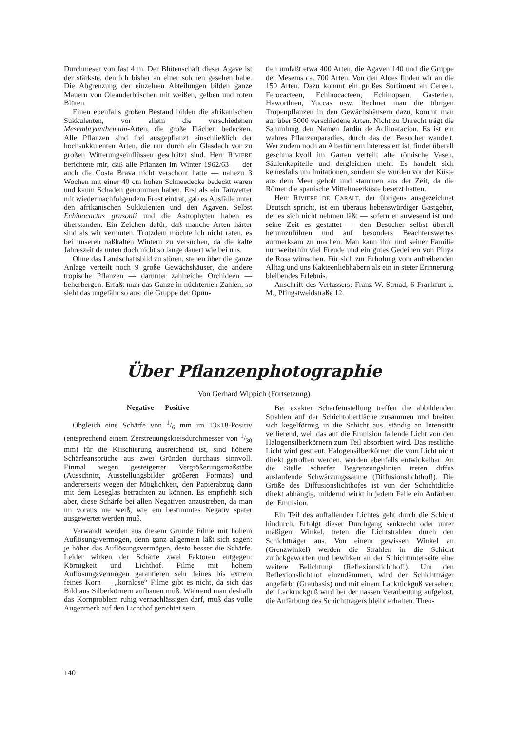Durchmeser von fast 4 m. Der Blütenschaft dieser Agave ist der stärkste, den ich bisher an einer solchen gesehen habe. Die Abgrenzung der einzelnen Abteilungen bilden ganze Mauern von Oleanderbüschen mit weißen, gelben und roten Blüten.
Einen ebenfalls großen Bestand bilden die afrikanischen Sukkulenten, vor allem die verschiedenen Mesembryanthemum-Arten, die große Flächen bedecken. Alle Pflanzen sind frei ausgepflanzt einschließlich der hochsukkulenten Arten, die nur durch ein Glasdach vor zu großen Witterungseinflüssen geschützt sind. Herr RIVIERE berichtete mir, daß alle Pflanzen im Winter 1962/63 — der auch die Costa Brava nicht verschont hatte — nahezu 3 Wochen mit einer 40 cm hohen Schneedecke bedeckt waren und kaum Schaden genommen haben. Erst als ein Tauwetter mit wieder nachfolgendem Frost eintrat, gab es Ausfälle unter den afrikanischen Sukkulenten und den Agaven. Selbst Echinocactus grusonii und die Astrophyten haben es überstanden. Ein Zeichen dafür, daß manche Arten härter sind als wir vermuten. Trotzdem möchte ich nicht raten, es bei unseren naßkalten Wintern zu versuchen, da die kalte Jahreszeit da unten doch nicht so lange dauert wie bei uns.
Ohne das Landschaftsbild zu stören, stehen über die ganze Anlage verteilt noch 9 große Gewächshäuser, die andere tropische Pflanzen — darunter zahlreiche Orchideen — beherbergen. Erfaßt man das Ganze in nüchternen Zahlen, so sieht das ungefähr so aus: die Gruppe der Opun-
tien umfaßt etwa 400 Arten, die Agaven 140 und die Gruppe der Mesems ca. 700 Arten. Von den Aloes finden wir an die 150 Arten. Dazu kommt ein großes Sortiment an Cereen, Ferocacteen, Echinocacteen, Echinopsen, Gasterien, Haworthien, Yuccas usw. Rechnet man die übrigen Tropenpflanzen in den Gewächshäusern dazu, kommt man auf über 5000 verschiedene Arten. Nicht zu Unrecht trägt die Sammlung den Namen Jardin de Aclimatacion. Es ist ein wahres Pflanzenparadies, durch das der Besucher wandelt. Wer zudem noch an Altertümern interessiert ist, findet überall geschmackvoll im Garten verteilt alte römische Vasen, Säulenkapitelle und dergleichen mehr. Es handelt sich keinesfalls um Imitationen, sondern sie wurden vor der Küste aus dem Meer geholt und stammen aus der Zeit, da die Römer die spanische Mittelmeerküste besetzt hatten.
Herr RIVIERE DE CARALT, der übrigens ausgezeichnet Deutsch spricht, ist ein überaus liebenswürdiger Gastgeber, der es sich nicht nehmen läßt — sofern er anwesend ist und seine Zeit es gestattet — den Besucher selbst überall herumzuführen und auf besonders Beachtenswertes aufmerksam zu machen. Man kann ihm und seiner Familie nur weiterhin viel Freude und ein gutes Gedeihen von Pinya de Rosa wünschen. Für sich zur Erholung vom aufreibenden Alltag und uns Kakteenliebhabern als ein in steter Erinnerung bleibendes Erlebnis.
Anschrift des Verfassers: Franz W. Strnad, 6 Frankfurt a. M., Pfingstweidstraße 12.
Über Pflanzenphotographie
Von Gerhard Wippich (Fortsetzung)
Negative — Positive
Obgleich eine Schärfe von 1/6 mm im 13×18-Positiv (entsprechend einem Zerstreuungskreisdurchmesser von 1/30 mm) für die Klischierung ausreichend ist, sind höhere Schärfeansprüche aus zwei Gründen durchaus sinnvoll. Einmal wegen gesteigerter Vergrößerungsmaßstäbe (Ausschnitt, Ausstellungsbilder größeren Formats) und andererseits wegen der Möglichkeit, den Papierabzug dann mit dem Leseglas betrachten zu können. Es empfiehlt sich aber, diese Schärfe bei allen Negativen anzustreben, da man im voraus nie weiß, wie ein bestimmtes Negativ später ausgewertet werden muß.
Verwandt werden aus diesem Grunde Filme mit hohem Auflösungsvermögen, denn ganz allgemein läßt sich sagen: je höher das Auflösungsvermögen, desto besser die Schärfe. Leider wirken der Schärfe zwei Faktoren entgegen: Körnigkeit und Lichthof. Filme mit hohem Auflösungsvermögen garantieren sehr feines bis extrem feines Korn — „kornlose“ Filme gibt es nicht, da sich das Bild aus Silberkörnern aufbauen muß. Während man deshalb das Kornproblem ruhig vernachlässigen darf, muß das volle Augenmerk auf den Lichthof gerichtet sein.
Bei exakter Scharfeinstellung treffen die abbildenden Strahlen auf der Schichtoberfläche zusammen und breiten sich kegelförmig in die Schicht aus, ständig an Intensität verlierend, weil das auf die Emulsion fallende Licht von den Halogensilberkörnern zum Teil absorbiert wird. Das restliche Licht wird gestreut; Halogensilberkörner, die vom Licht nicht direkt getroffen werden, werden ebenfalls entwickelbar. An die Stelle scharfer Begrenzungslinien treten diffus auslaufende Schwärzungssäume (Diffusionslichthof!). Die Größe des Diffusionslichthofes ist von der Schichtdicke direkt abhängig, mildernd wirkt in jedem Falle ein Anfärben der Emulsion.
Ein Teil des auffallenden Lichtes geht durch die Schicht hindurch. Erfolgt dieser Durchgang senkrecht oder unter mäßigem Winkel, treten die Lichtstrahlen durch den Schichtträger aus. Von einem gewissen Winkel an (Grenzwinkel) werden die Strahlen in die Schicht zurückgeworfen und bewirken an der Schichtunterseite eine weitere Belichtung (Reflexionslichthof!). Um den Reflexionslichthof einzudämmen, wird der Schichtträger angefärbt (Graubasis) und mit einem Lackrückguß versehen; der Lackrückguß wird bei der nassen Verarbeitung aufgelöst, die Anfärbung des Schichtträgers bleibt erhalten. Theo-
140